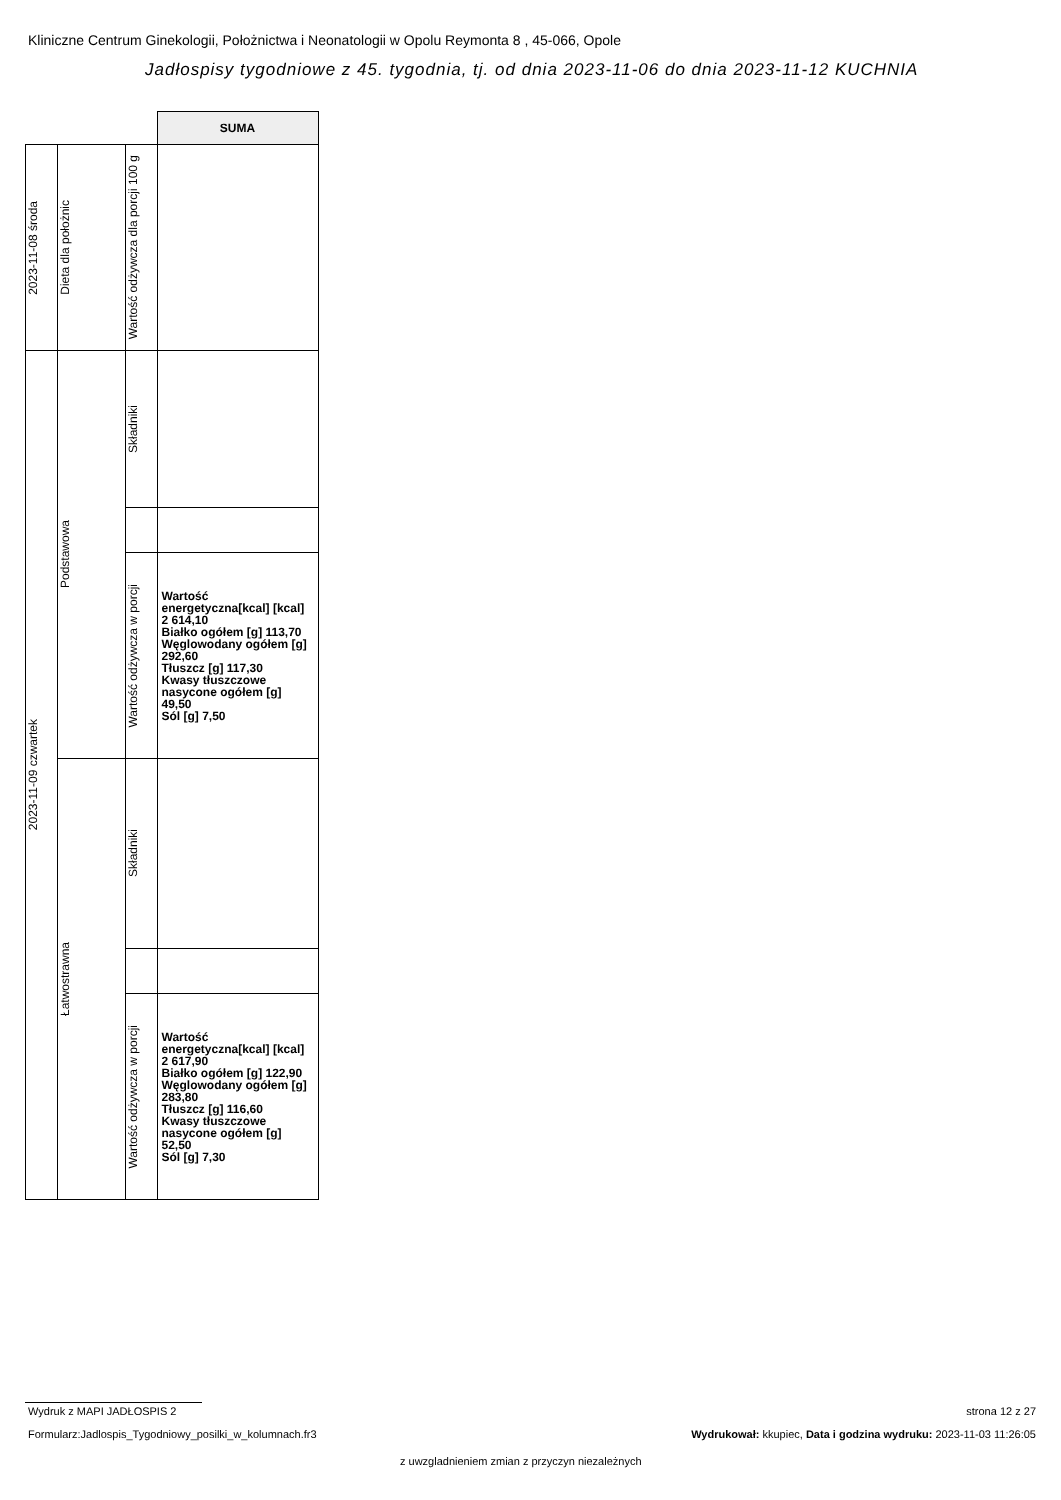Kliniczne Centrum Ginekologii, Położnictwa i Neonatologii w Opolu Reymonta 8 , 45-066, Opole
Jadłospisy tygodniowe z 45. tygodnia, tj. od dnia 2023-11-06 do dnia 2023-11-12 KUCHNIA
| | | | SUMA |
| 2023-11-08 środa | Dieta dla położnic | Wartość odżywcza dla porcji 100 g | |
| 2023-11-09 czwartek | Podstawowa | Składniki | |
| | | Wartość odżywcza w porcji | Wartość energetyczna[kcal] [kcal] 2 614,10 Białko ogółem [g] 113,70 Węglowodany ogółem [g] 292,60 Tłuszcz [g] 117,30 Kwasy tłuszczowe nasycone ogółem [g] 49,50 Sól [g] 7,50 |
| | Łatwostrawna | Składniki | |
| | | Wartość odżywcza w porcji | Wartość energetyczna[kcal] [kcal] 2 617,90 Białko ogółem [g] 122,90 Węglowodany ogółem [g] 283,80 Tłuszcz [g] 116,60 Kwasy tłuszczowe nasycone ogółem [g] 52,50 Sól [g] 7,30 |
Wydruk z MAPI JADŁOSPIS 2 strona 12 z 27
Formularz:Jadlospis_Tygodniowy_posilki_w_kolumnach.fr3
Wydrukował: kkupiec, Data i godzina wydruku: 2023-11-03 11:26:05
z uwzgladnieniem zmian z przyczyn niezależnych